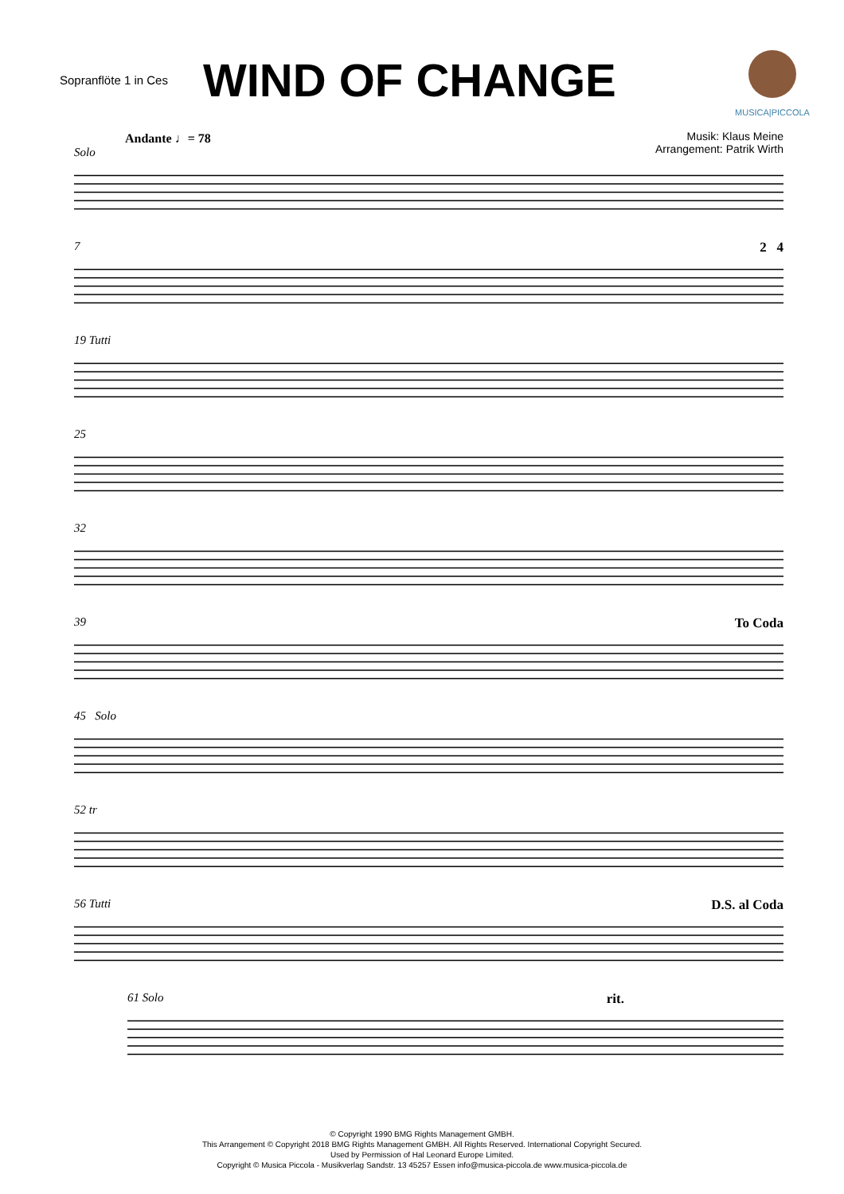Sopranflöte 1 in Ces
WIND OF CHANGE
MUSICA|PICCOLA
Musik: Klaus Meine
Arrangement: Patrik Wirth
Andante ♩= 78
Solo
7 2 4
19 Tutti
25
32
39 To Coda
45 Solo
52 tr
56 Tutti D.S. al Coda
61 Solo rit.
© Copyright 1990 BMG Rights Management GMBH.
This Arrangement © Copyright 2018 BMG Rights Management GMBH. All Rights Reserved. International Copyright Secured.
Used by Permission of Hal Leonard Europe Limited.
Copyright © Musica Piccola - Musikverlag Sandstr. 13 45257 Essen info@musica-piccola.de www.musica-piccola.de